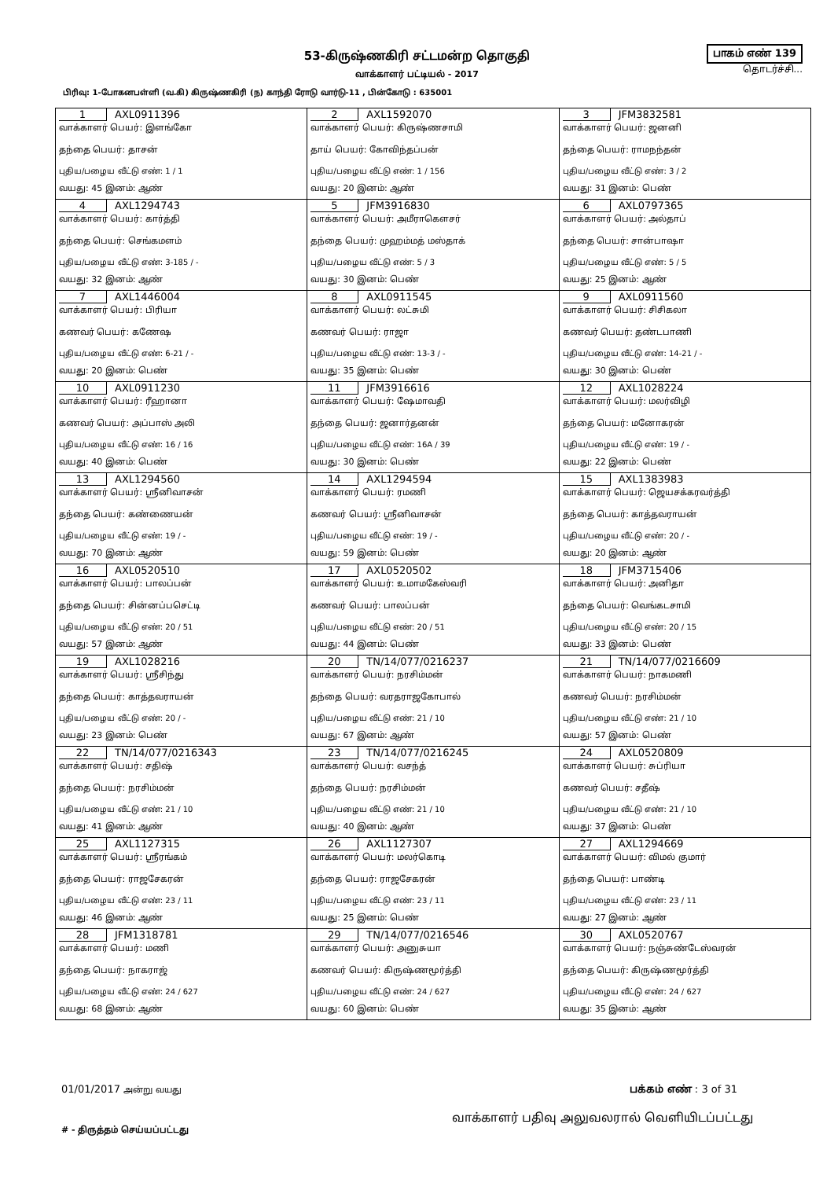53-கிருஷ்ணகிரி சட்டமன்ற தொகுதி
வாக்காளர் பட்டியல் - 2017
பாகம் எண் 139
தொடர்ச்சி...
பிரிவு: 1-போகனபள்ளி (வ.கி) கிருஷ்ணகிரி (ந) காந்தி ரோடு வார்டு-11 , பின்கோடு : 635001
| 1 AXL0911396 வாக்காளர் பெயர்: இளங்கோ தந்தை பெயர்: தாசன் புதிய/பழைய வீட்டு எண்: 1 / 1 வயது: 45 இனம்: ஆண் | 2 AXL1592070 வாக்காளர் பெயர்: கிருஷ்ணசாமி தாய் பெயர்: கோவிந்தப்பன் புதிய/பழைய வீட்டு எண்: 1 / 156 வயது: 20 இனம்: ஆண் | 3 JFM3832581 வாக்காளர் பெயர்: ஜனனி தந்தை பெயர்: ராமநந்தன் புதிய/பழைய வீட்டு எண்: 3 / 2 வயது: 31 இனம்: பெண் |
| 4 AXL1294743 வாக்காளர் பெயர்: கார்த்தி தந்தை பெயர்: செங்கமளம் புதிய/பழைய வீட்டு எண்: 3-185 / - வயது: 32 இனம்: ஆண் | 5 JFM3916830 வாக்காளர் பெயர்: அமீராகௌசர் தந்தை பெயர்: முஹம்மத் மஸ்தாக் புதிய/பழைய வீட்டு எண்: 5 / 3 வயது: 30 இனம்: பெண் | 6 AXL0797365 வாக்காளர் பெயர்: அல்தாப் தந்தை பெயர்: சான்பாஷா புதிய/பழைய வீட்டு எண்: 5 / 5 வயது: 25 இனம்: ஆண் |
| 7 AXL1446004 வாக்காளர் பெயர்: பிரியா கணவர் பெயர்: கணேஷ புதிய/பழைய வீட்டு எண்: 6-21 / - வயது: 20 இனம்: பெண் | 8 AXL0911545 வாக்காளர் பெயர்: லட்சுமி கணவர் பெயர்: ராஜா புதிய/பழைய வீட்டு எண்: 13-3 / - வயது: 35 இனம்: பெண் | 9 AXL0911560 வாக்காளர் பெயர்: சிசிகலா கணவர் பெயர்: தண்டபாணி புதிய/பழைய வீட்டு எண்: 14-21 / - வயது: 30 இனம்: பெண் |
| 10 AXL0911230 வாக்காளர் பெயர்: ரீஹானா கணவர் பெயர்: அப்பாஸ் அலி புதிய/பழைய வீட்டு எண்: 16 / 16 வயது: 40 இனம்: பெண் | 11 JFM3916616 வாக்காளர் பெயர்: ஷேமாவதி தந்தை பெயர்: ஜனார்தனன் புதிய/பழைய வீட்டு எண்: 16A / 39 வயது: 30 இனம்: பெண் | 12 AXL1028224 வாக்காளர் பெயர்: மலர்விழி தந்தை பெயர்: மனோகரன் புதிய/பழைய வீட்டு எண்: 19 / - வயது: 22 இனம்: பெண் |
| 13 AXL1294560 வாக்காளர் பெயர்: ஸ்ரீனிவாசன் தந்தை பெயர்: கண்ணையன் புதிய/பழைய வீட்டு எண்: 19 / - வயது: 70 இனம்: ஆண் | 14 AXL1294594 வாக்காளர் பெயர்: ரமணி கணவர் பெயர்: ஸ்ரீனிவாசன் புதிய/பழைய வீட்டு எண்: 19 / - வயது: 59 இனம்: பெண் | 15 AXL1383983 வாக்காளர் பெயர்: ஜெயசக்கரவர்த்தி தந்தை பெயர்: காத்தவராயன் புதிய/பழைய வீட்டு எண்: 20 / - வயது: 20 இனம்: ஆண் |
| 16 AXL0520510 வாக்காளர் பெயர்: பாலப்பன் தந்தை பெயர்: சின்னப்பசெட்டி புதிய/பழைய வீட்டு எண்: 20 / 51 வயது: 57 இனம்: ஆண் | 17 AXL0520502 வாக்காளர் பெயர்: உமாமகேஸ்வரி கணவர் பெயர்: பாலப்பன் புதிய/பழைய வீட்டு எண்: 20 / 51 வயது: 44 இனம்: பெண் | 18 JFM3715406 வாக்காளர் பெயர்: அனிதா தந்தை பெயர்: வெங்கடசாமி புதிய/பழைய வீட்டு எண்: 20 / 15 வயது: 33 இனம்: பெண் |
| 19 AXL1028216 வாக்காளர் பெயர்: ஸ்ரீசிந்து தந்தை பெயர்: காத்தவராயன் புதிய/பழைய வீட்டு எண்: 20 / - வயது: 23 இனம்: பெண் | 20 TN/14/077/0216237 வாக்காளர் பெயர்: நரசிம்மன் தந்தை பெயர்: வரதராஜகோபால் புதிய/பழைய வீட்டு எண்: 21 / 10 வயது: 67 இனம்: ஆண் | 21 TN/14/077/0216609 வாக்காளர் பெயர்: நாகமணி கணவர் பெயர்: நரசிம்மன் புதிய/பழைய வீட்டு எண்: 21 / 10 வயது: 57 இனம்: பெண் |
| 22 TN/14/077/0216343 வாக்காளர் பெயர்: சதிஷ் தந்தை பெயர்: நரசிம்மன் புதிய/பழைய வீட்டு எண்: 21 / 10 வயது: 41 இனம்: ஆண் | 23 TN/14/077/0216245 வாக்காளர் பெயர்: வசந்த் தந்தை பெயர்: நரசிம்மன் புதிய/பழைய வீட்டு எண்: 21 / 10 வயது: 40 இனம்: ஆண் | 24 AXL0520809 வாக்காளர் பெயர்: சுப்ரியா கணவர் பெயர்: சதீஷ் புதிய/பழைய வீட்டு எண்: 21 / 10 வயது: 37 இனம்: பெண் |
| 25 AXL1127315 வாக்காளர் பெயர்: ஸ்ரீரங்கம் தந்தை பெயர்: ராஜசேகரன் புதிய/பழைய வீட்டு எண்: 23 / 11 வயது: 46 இனம்: ஆண் | 26 AXL1127307 வாக்காளர் பெயர்: மலர்கொடி தந்தை பெயர்: ராஜசேகரன் புதிய/பழைய வீட்டு எண்: 23 / 11 வயது: 25 இனம்: பெண் | 27 AXL1294669 வாக்காளர் பெயர்: விமல் குமார் தந்தை பெயர்: பாண்டி புதிய/பழைய வீட்டு எண்: 23 / 11 வயது: 27 இனம்: ஆண் |
| 28 JFM1318781 வாக்காளர் பெயர்: மணி தந்தை பெயர்: நாகராஜ் புதிய/பழைய வீட்டு எண்: 24 / 627 வயது: 68 இனம்: ஆண் | 29 TN/14/077/0216546 வாக்காளர் பெயர்: அனுசுயா கணவர் பெயர்: கிருஷ்ணமூர்த்தி புதிய/பழைய வீட்டு எண்: 24 / 627 வயது: 60 இனம்: பெண் | 30 AXL0520767 வாக்காளர் பெயர்: நஞ்சுண்டேஸ்வரன் தந்தை பெயர்: கிருஷ்ணமூர்த்தி புதிய/பழைய வீட்டு எண்: 24 / 627 வயது: 35 இனம்: ஆண் |
01/01/2017 அன்று வயது பக்கம் எண் : 3 of 31
# - திருத்தம் செய்யப்பட்டது வாக்காளர் பதிவு அலுவலரால் வெளியிடப்பட்டது